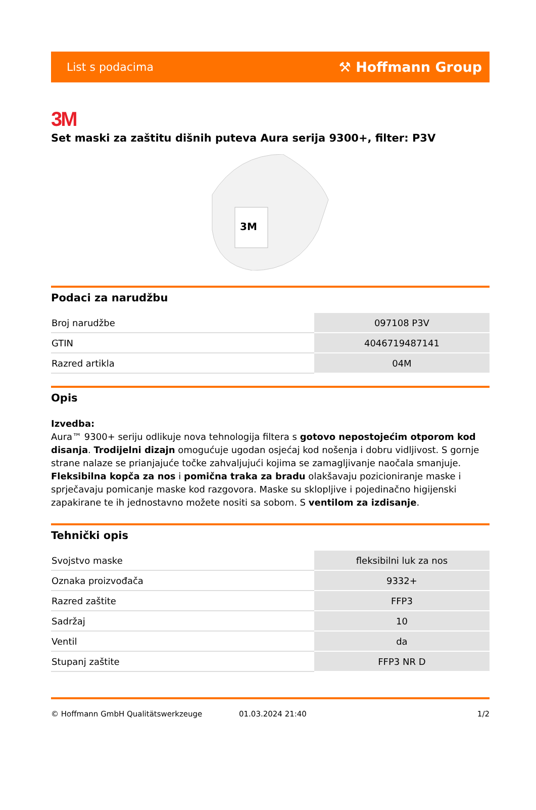List s podacima ⚒ Hoffmann Group
3M
Set maski za zaštitu dišnih puteva Aura serija 9300+, filter: P3V
3M
Podaci za narudžbu
| Broj narudžbe | 097108 P3V |
| GTIN | 4046719487141 |
| Razred artikla | 04M |
Opis
Izvedba:
Aura™ 9300+ seriju odlikuje nova tehnologija filtera s gotovo nepostojećim otporom kod disanja. Trodijelni dizajn omogućuje ugodan osjećaj kod nošenja i dobru vidljivost. S gornje strane nalaze se prianjajuće točke zahvaljujući kojima se zamagljivanje naočala smanjuje. Fleksibilna kopča za nos i pomična traka za bradu olakšavaju pozicioniranje maske i sprječavaju pomicanje maske kod razgovora. Maske su sklopljive i pojedinačno higijenski zapakirane te ih jednostavno možete nositi sa sobom. S ventilom za izdisanje.
Tehnički opis
| Svojstvo maske | fleksibilni luk za nos |
| Oznaka proizvođača | 9332+ |
| Razred zaštite | FFP3 |
| Sadržaj | 10 |
| Ventil | da |
| Stupanj zaštite | FFP3 NR D |
© Hoffmann GmbH Qualitätswerkzeuge 01.03.2024 21:40 1/2